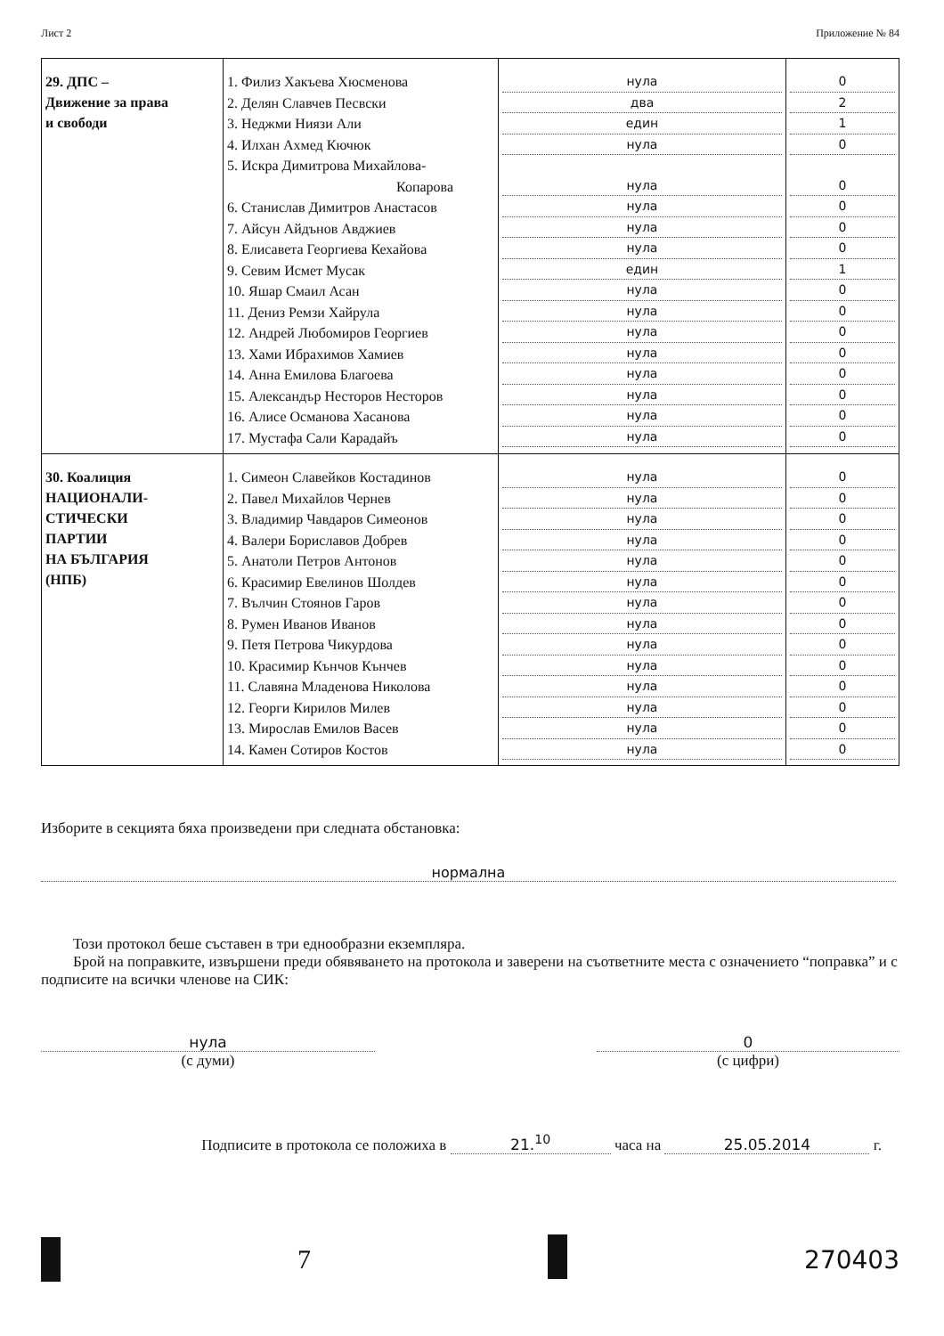Лист 2 Приложение № 84
| 29. ДПС – Движение за права и свободи | 1. Филиз Хакъева Хюсменова 2. Делян Славчев Песвски 3. Неджми Ниязи Али 4. Илхан Ахмед Кючюк 5. Искра Димитрова Михайлова- Копарова 6. Станислав Димитров Анастасов 7. Айсун Айдънов Авджиев 8. Елисавета Георгиева Кехайова 9. Севим Исмет Мусак 10. Яшар Смаил Асан 11. Дениз Ремзи Хайрула 12. Андрей Любомиров Георгиев 13. Хами Ибрахимов Хамиев 14. Анна Емилова Благоева 15. Александър Несторов Несторов 16. Алисе Османова Хасанова 17. Мустафа Сали Карадайъ | нула два един нула нула нула нула нула един нула нула нула нула нула нула нула нула | 0 2 1 0 0 0 0 0 1 0 0 0 0 0 0 0 0 |
| 30. Коалиция НАЦИОНАЛИ- СТИЧЕСКИ ПАРТИИ НА БЪЛГАРИЯ (НПБ) | 1. Симеон Славейков Костадинов 2. Павел Михайлов Чернев 3. Владимир Чавдаров Симеонов 4. Валери Бориславов Добрев 5. Анатоли Петров Антонов 6. Красимир Евелинов Шолдев 7. Вълчин Стоянов Гаров 8. Румен Иванов Иванов 9. Петя Петрова Чикурдова 10. Красимир Кънчов Кънчев 11. Славяна Младенова Николова 12. Георги Кирилов Милев 13. Мирослав Емилов Васев 14. Камен Сотиров Костов | нула нула нула нула нула нула нула нула нула нула нула нула нула нула | 0 0 0 0 0 0 0 0 0 0 0 0 0 0 |
Изборите в секцията бяха произведени при следната обстановка:
нормална
Този протокол беше съставен в три еднообразни екземпляра.
Брой на поправките, извършени преди обявяването на протокола и заверени на съответните места с означението “поправка” и с подписите на всички членове на СИК:
нула
(с думи)
0
(с цифри)
Подписите в протокола се положиха в 21.<sup>10</sup> часа на 25.05.2014 г.
7 270403